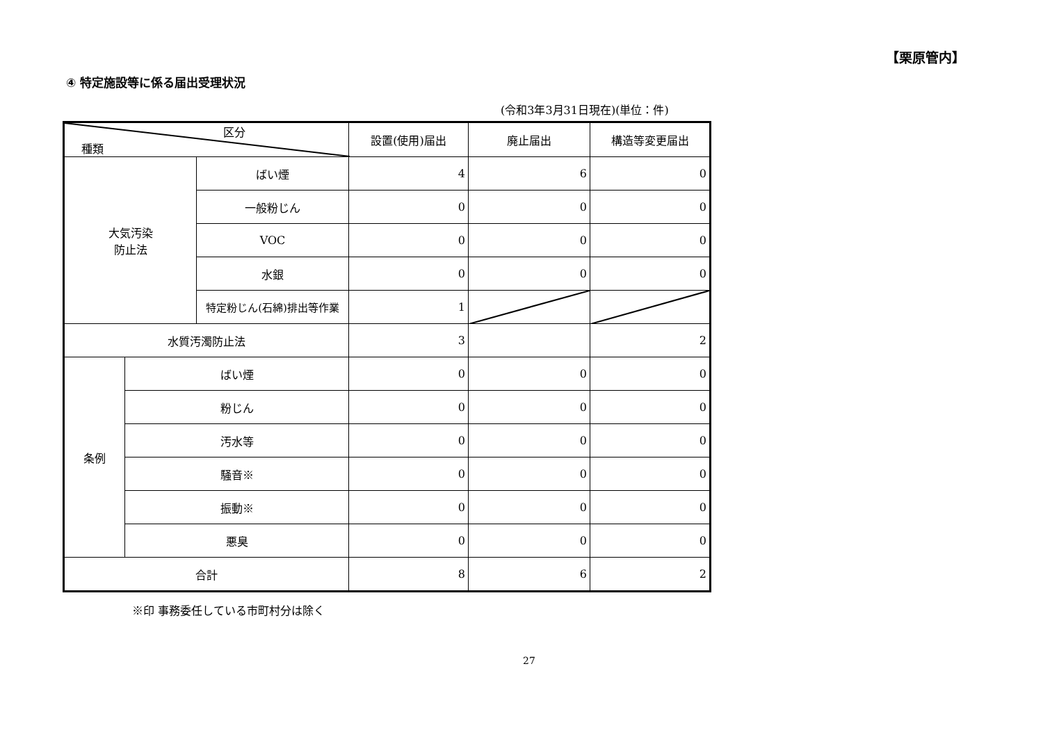【栗原管内】
④ 特定施設等に係る届出受理状況
(令和3年3月31日現在)(単位：件)
| 区分 種類 | | | 設置(使用)届出 | 廃止届出 | 構造等変更届出 |
| --- | --- | --- | --- | --- | --- |
| 大気汚染 防止法 | | ばい煙 | 4 | 6 | 0 |
| | | 一般粉じん | 0 | 0 | 0 |
| | | VOC | 0 | 0 | 0 |
| | | 水銀 | 0 | 0 | 0 |
| | | 特定粉じん(石綿)排出等作業 | 1 | | |
| 水質汚濁防止法 | | | 3 | | 2 |
| 条例 | ばい煙 | | 0 | 0 | 0 |
| | 粉じん | | 0 | 0 | 0 |
| | 汚水等 | | 0 | 0 | 0 |
| | 騒音※ | | 0 | 0 | 0 |
| | 振動※ | | 0 | 0 | 0 |
| | 悪臭 | | 0 | 0 | 0 |
| 合計 | | | 8 | 6 | 2 |
※印 事務委任している市町村分は除く
27